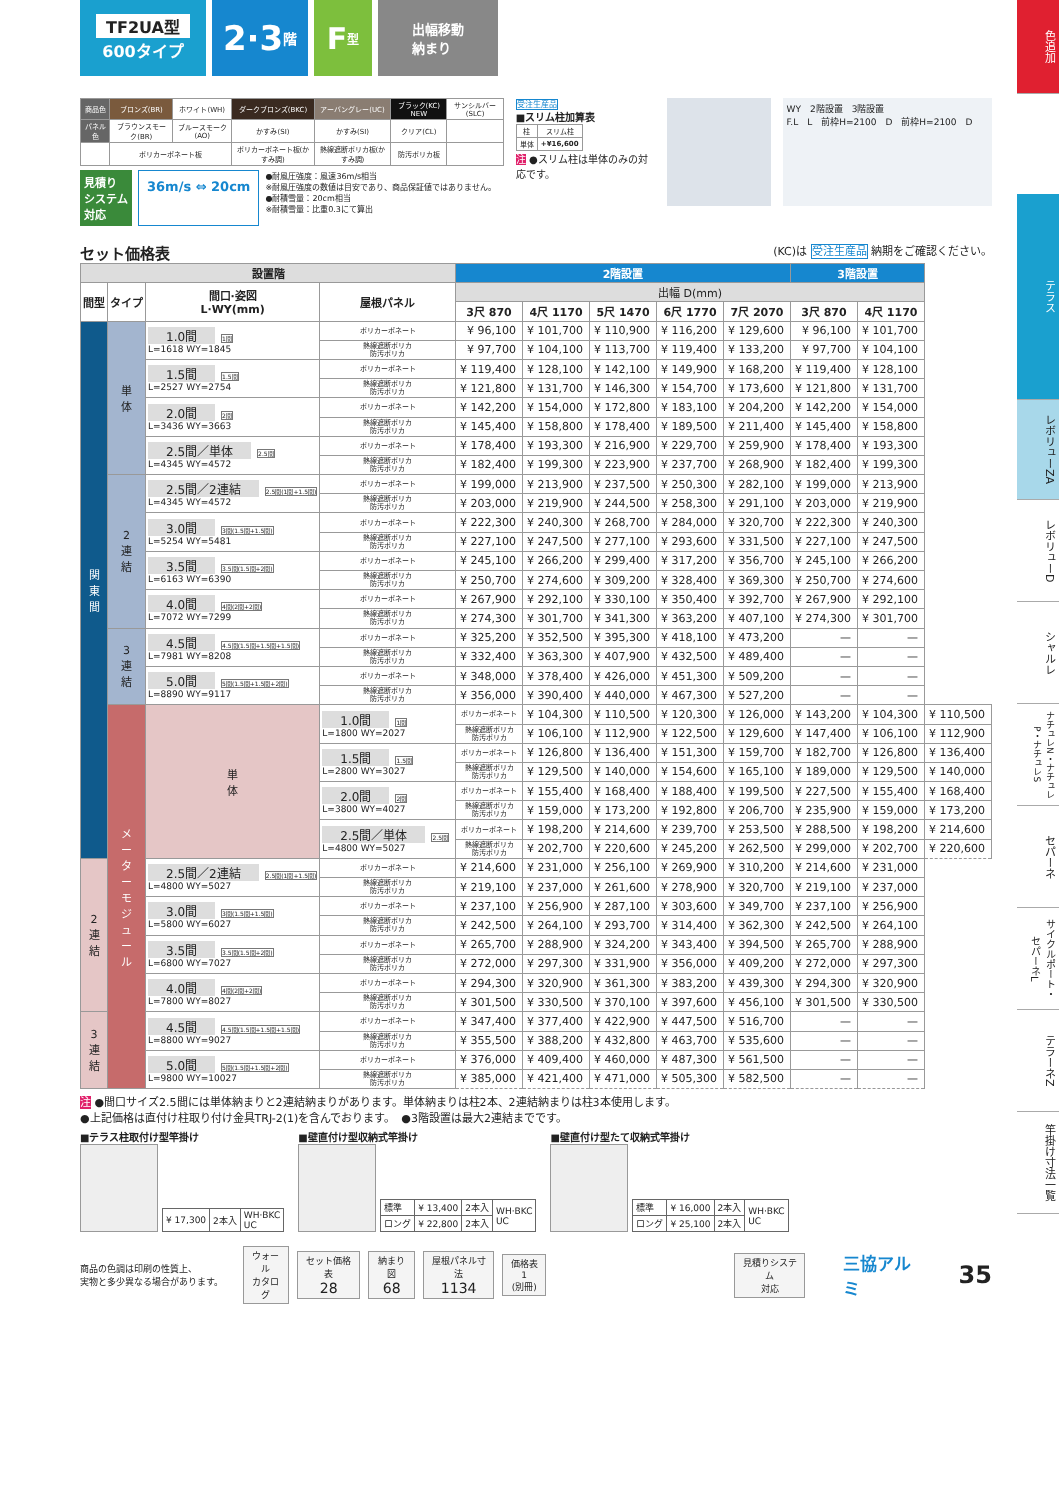TF2UA型
600タイプ
2·3 階
F 型
出幅移動
納まり
| 商品色 | ブロンズ(BR) | ホワイト(WH) | ダークブロンズ(BKC) | アーバングレー(UC) | ブラック(KC) NEW | サンシルバー(SLC) |
| パネル色 | ブラウンスモーク(BR) | ブルースモーク(AO) | かすみ(SI) | かすみ(SI) | クリア(CL) | |
| | ポリカーボネート板 | | ポリカーボネート板(かすみ調) | 熱線遮断ポリカ板(かすみ調) | 防汚ポリカ板 | |
見積り
システム
対応
36m/s ⇔ 20cm
●耐風圧強度：風速36m/s相当
※耐風圧強度の数値は目安であり、商品保証値ではありません。
●耐積雪量：20cm相当
※耐積雪量：比重0.3にて算出
受注生産品
■スリム柱加算表
| 柱 | スリム柱 |
| 単体 | +¥16,600 |
注 ●スリム柱は単体のみの対応です。
WY　2階設置　3階設置
F.L　L　前枠H=2100　D　前枠H=2100　D
セット価格表 (KC)は 受注生産品 納期をご確認ください。
| 設置階 | | | | 2階設置 | | | | | 3階設置 | | |
| --- | --- | --- | --- | --- | --- | --- | --- | --- | --- | --- | --- |
| 間型 | タイプ | 間口·姿図 L·WY(mm) | 屋根パネル | 出幅 D(mm) | | | | | | | |
| | | | | 3尺 870 | 4尺 1170 | 5尺 1470 | 6尺 1770 | 7尺 2070 | 3尺 870 | 4尺 1170 | |
| 関 東 間 | 単 体 | 1.0間 1間 L=1618 WY=1845 | ポリカーボネート | ¥ 96,100 | ¥ 101,700 | ¥ 110,900 | ¥ 116,200 | ¥ 129,600 | ¥ 96,100 | ¥ 101,700 | |
| | | | 熱線遮断ポリカ 防汚ポリカ | ¥ 97,700 | ¥ 104,100 | ¥ 113,700 | ¥ 119,400 | ¥ 133,200 | ¥ 97,700 | ¥ 104,100 | |
| | | 1.5間 1.5間 L=2527 WY=2754 | ポリカーボネート | ¥ 119,400 | ¥ 128,100 | ¥ 142,100 | ¥ 149,900 | ¥ 168,200 | ¥ 119,400 | ¥ 128,100 | |
| | | | 熱線遮断ポリカ 防汚ポリカ | ¥ 121,800 | ¥ 131,700 | ¥ 146,300 | ¥ 154,700 | ¥ 173,600 | ¥ 121,800 | ¥ 131,700 | |
| | | 2.0間 2間 L=3436 WY=3663 | ポリカーボネート | ¥ 142,200 | ¥ 154,000 | ¥ 172,800 | ¥ 183,100 | ¥ 204,200 | ¥ 142,200 | ¥ 154,000 | |
| | | | 熱線遮断ポリカ 防汚ポリカ | ¥ 145,400 | ¥ 158,800 | ¥ 178,400 | ¥ 189,500 | ¥ 211,400 | ¥ 145,400 | ¥ 158,800 | |
| | | 2.5間／単体 2.5間 L=4345 WY=4572 | ポリカーボネート | ¥ 178,400 | ¥ 193,300 | ¥ 216,900 | ¥ 229,700 | ¥ 259,900 | ¥ 178,400 | ¥ 193,300 | |
| | | | 熱線遮断ポリカ 防汚ポリカ | ¥ 182,400 | ¥ 199,300 | ¥ 223,900 | ¥ 237,700 | ¥ 268,900 | ¥ 182,400 | ¥ 199,300 | |
| | 2 連 結 | 2.5間／2連結 2.5間(1間+1.5間) L=4345 WY=4572 | ポリカーボネート | ¥ 199,000 | ¥ 213,900 | ¥ 237,500 | ¥ 250,300 | ¥ 282,100 | ¥ 199,000 | ¥ 213,900 | |
| | | | 熱線遮断ポリカ 防汚ポリカ | ¥ 203,000 | ¥ 219,900 | ¥ 244,500 | ¥ 258,300 | ¥ 291,100 | ¥ 203,000 | ¥ 219,900 | |
| | | 3.0間 3間(1.5間+1.5間) L=5254 WY=5481 | ポリカーボネート | ¥ 222,300 | ¥ 240,300 | ¥ 268,700 | ¥ 284,000 | ¥ 320,700 | ¥ 222,300 | ¥ 240,300 | |
| | | | 熱線遮断ポリカ 防汚ポリカ | ¥ 227,100 | ¥ 247,500 | ¥ 277,100 | ¥ 293,600 | ¥ 331,500 | ¥ 227,100 | ¥ 247,500 | |
| | | 3.5間 3.5間(1.5間+2間) L=6163 WY=6390 | ポリカーボネート | ¥ 245,100 | ¥ 266,200 | ¥ 299,400 | ¥ 317,200 | ¥ 356,700 | ¥ 245,100 | ¥ 266,200 | |
| | | | 熱線遮断ポリカ 防汚ポリカ | ¥ 250,700 | ¥ 274,600 | ¥ 309,200 | ¥ 328,400 | ¥ 369,300 | ¥ 250,700 | ¥ 274,600 | |
| | | 4.0間 4間(2間+2間) L=7072 WY=7299 | ポリカーボネート | ¥ 267,900 | ¥ 292,100 | ¥ 330,100 | ¥ 350,400 | ¥ 392,700 | ¥ 267,900 | ¥ 292,100 | |
| | | | 熱線遮断ポリカ 防汚ポリカ | ¥ 274,300 | ¥ 301,700 | ¥ 341,300 | ¥ 363,200 | ¥ 407,100 | ¥ 274,300 | ¥ 301,700 | |
| | 3 連 結 | 4.5間 4.5間(1.5間+1.5間+1.5間) L=7981 WY=8208 | ポリカーボネート | ¥ 325,200 | ¥ 352,500 | ¥ 395,300 | ¥ 418,100 | ¥ 473,200 | — | — | |
| | | | 熱線遮断ポリカ 防汚ポリカ | ¥ 332,400 | ¥ 363,300 | ¥ 407,900 | ¥ 432,500 | ¥ 489,400 | — | — | |
| | | 5.0間 5間(1.5間+1.5間+2間) L=8890 WY=9117 | ポリカーボネート | ¥ 348,000 | ¥ 378,400 | ¥ 426,000 | ¥ 451,300 | ¥ 509,200 | — | — | |
| | | | 熱線遮断ポリカ 防汚ポリカ | ¥ 356,000 | ¥ 390,400 | ¥ 440,000 | ¥ 467,300 | ¥ 527,200 | — | — | |
| | メ ー タ ー モ ジ ュ ー ル | 単 体 | 1.0間 1間 L=1800 WY=2027 | ポリカーボネート | ¥ 104,300 | ¥ 110,500 | ¥ 120,300 | ¥ 126,000 | ¥ 143,200 | ¥ 104,300 | ¥ 110,500 |
| | | | | 熱線遮断ポリカ 防汚ポリカ | ¥ 106,100 | ¥ 112,900 | ¥ 122,500 | ¥ 129,600 | ¥ 147,400 | ¥ 106,100 | ¥ 112,900 |
| | | | 1.5間 1.5間 L=2800 WY=3027 | ポリカーボネート | ¥ 126,800 | ¥ 136,400 | ¥ 151,300 | ¥ 159,700 | ¥ 182,700 | ¥ 126,800 | ¥ 136,400 |
| | | | | 熱線遮断ポリカ 防汚ポリカ | ¥ 129,500 | ¥ 140,000 | ¥ 154,600 | ¥ 165,100 | ¥ 189,000 | ¥ 129,500 | ¥ 140,000 |
| | | | 2.0間 2間 L=3800 WY=4027 | ポリカーボネート | ¥ 155,400 | ¥ 168,400 | ¥ 188,400 | ¥ 199,500 | ¥ 227,500 | ¥ 155,400 | ¥ 168,400 |
| | | | | 熱線遮断ポリカ 防汚ポリカ | ¥ 159,000 | ¥ 173,200 | ¥ 192,800 | ¥ 206,700 | ¥ 235,900 | ¥ 159,000 | ¥ 173,200 |
| | | | 2.5間／単体 2.5間 L=4800 WY=5027 | ポリカーボネート | ¥ 198,200 | ¥ 214,600 | ¥ 239,700 | ¥ 253,500 | ¥ 288,500 | ¥ 198,200 | ¥ 214,600 |
| | | | | 熱線遮断ポリカ 防汚ポリカ | ¥ 202,700 | ¥ 220,600 | ¥ 245,200 | ¥ 262,500 | ¥ 299,000 | ¥ 202,700 | ¥ 220,600 |
| 2 連 結 | | 2.5間／2連結 2.5間(1間+1.5間) L=4800 WY=5027 | ポリカーボネート | ¥ 214,600 | ¥ 231,000 | ¥ 256,100 | ¥ 269,900 | ¥ 310,200 | ¥ 214,600 | ¥ 231,000 | |
| | | | 熱線遮断ポリカ 防汚ポリカ | ¥ 219,100 | ¥ 237,000 | ¥ 261,600 | ¥ 278,900 | ¥ 320,700 | ¥ 219,100 | ¥ 237,000 | |
| | | 3.0間 3間(1.5間+1.5間) L=5800 WY=6027 | ポリカーボネート | ¥ 237,100 | ¥ 256,900 | ¥ 287,100 | ¥ 303,600 | ¥ 349,700 | ¥ 237,100 | ¥ 256,900 | |
| | | | 熱線遮断ポリカ 防汚ポリカ | ¥ 242,500 | ¥ 264,100 | ¥ 293,700 | ¥ 314,400 | ¥ 362,300 | ¥ 242,500 | ¥ 264,100 | |
| | | 3.5間 3.5間(1.5間+2間) L=6800 WY=7027 | ポリカーボネート | ¥ 265,700 | ¥ 288,900 | ¥ 324,200 | ¥ 343,400 | ¥ 394,500 | ¥ 265,700 | ¥ 288,900 | |
| | | | 熱線遮断ポリカ 防汚ポリカ | ¥ 272,000 | ¥ 297,300 | ¥ 331,900 | ¥ 356,000 | ¥ 409,200 | ¥ 272,000 | ¥ 297,300 | |
| | | 4.0間 4間(2間+2間) L=7800 WY=8027 | ポリカーボネート | ¥ 294,300 | ¥ 320,900 | ¥ 361,300 | ¥ 383,200 | ¥ 439,300 | ¥ 294,300 | ¥ 320,900 | |
| | | | 熱線遮断ポリカ 防汚ポリカ | ¥ 301,500 | ¥ 330,500 | ¥ 370,100 | ¥ 397,600 | ¥ 456,100 | ¥ 301,500 | ¥ 330,500 | |
| 3 連 結 | | 4.5間 4.5間(1.5間+1.5間+1.5間) L=8800 WY=9027 | ポリカーボネート | ¥ 347,400 | ¥ 377,400 | ¥ 422,900 | ¥ 447,500 | ¥ 516,700 | — | — | |
| | | | 熱線遮断ポリカ 防汚ポリカ | ¥ 355,500 | ¥ 388,200 | ¥ 432,800 | ¥ 463,700 | ¥ 535,600 | — | — | |
| | | 5.0間 5間(1.5間+1.5間+2間) L=9800 WY=10027 | ポリカーボネート | ¥ 376,000 | ¥ 409,400 | ¥ 460,000 | ¥ 487,300 | ¥ 561,500 | — | — | |
| | | | 熱線遮断ポリカ 防汚ポリカ | ¥ 385,000 | ¥ 421,400 | ¥ 471,000 | ¥ 505,300 | ¥ 582,500 | — | — | |
注 ●間口サイズ2.5間には単体納まりと2連結納まりがあります。単体納まりは柱2本、2連結納まりは柱3本使用します。
●上記価格は直付け柱取り付け金具TRJ-2(1)を含んでおります。　●3階設置は最大2連結までです。
■テラス柱取付け型竿掛け
| ¥ 17,300 | 2本入 | WH·BKC UC |
■壁直付け型収納式竿掛け
| 標準 | ¥ 13,400 | 2本入 | WH·BKC UC |
| ロング | ¥ 22,800 | 2本入 | |
■壁直付け型たて収納式竿掛け
| 標準 | ¥ 16,000 | 2本入 | WH·BKC UC |
| ロング | ¥ 25,100 | 2本入 | |
商品の色調は印刷の性質上、
実物と多少異なる場合があります。
ウォール
カタログ
セット価格表
28
納まり図
68
屋根パネル寸法
1134
価格表1
(別冊)
見積りシステム
対応
三協アルミ
35
色追加
テラス
レボリューZA
レボリューD
シャルレ
ナチュレN・ナチュレP・ナチュレS
セパーネ
サイクルポート・セパーネL
テラーネZ
竿掛け寸法一覧